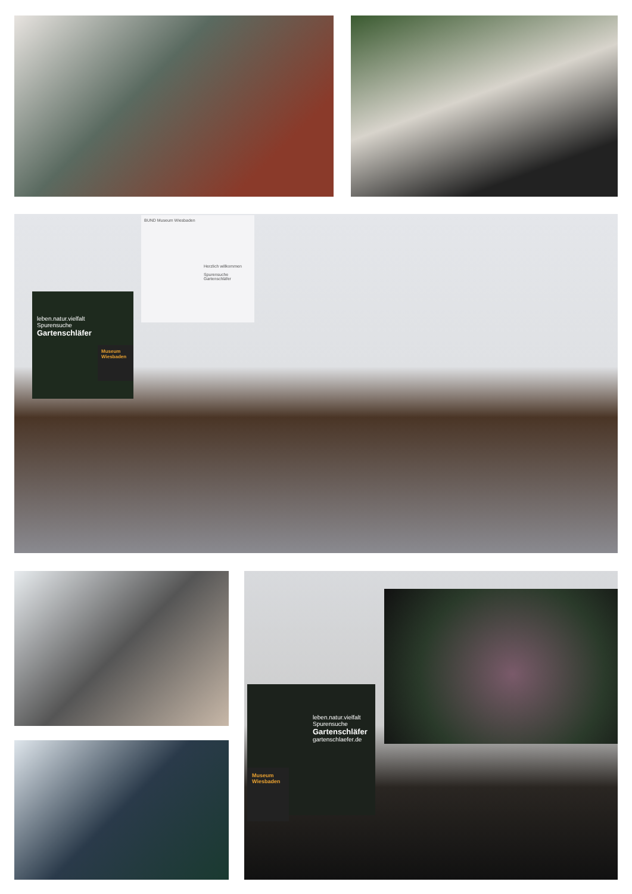BUND Museum Wiesbaden
Herzlich willkommen
Spurensuche
Gartenschläfer
leben.natur.vielfalt
Spurensuche
Gartenschläfer
Museum Wiesbaden
leben.natur.vielfalt
Spurensuche
Gartenschläfer
gartenschlaefer.de
Museum Wiesbaden